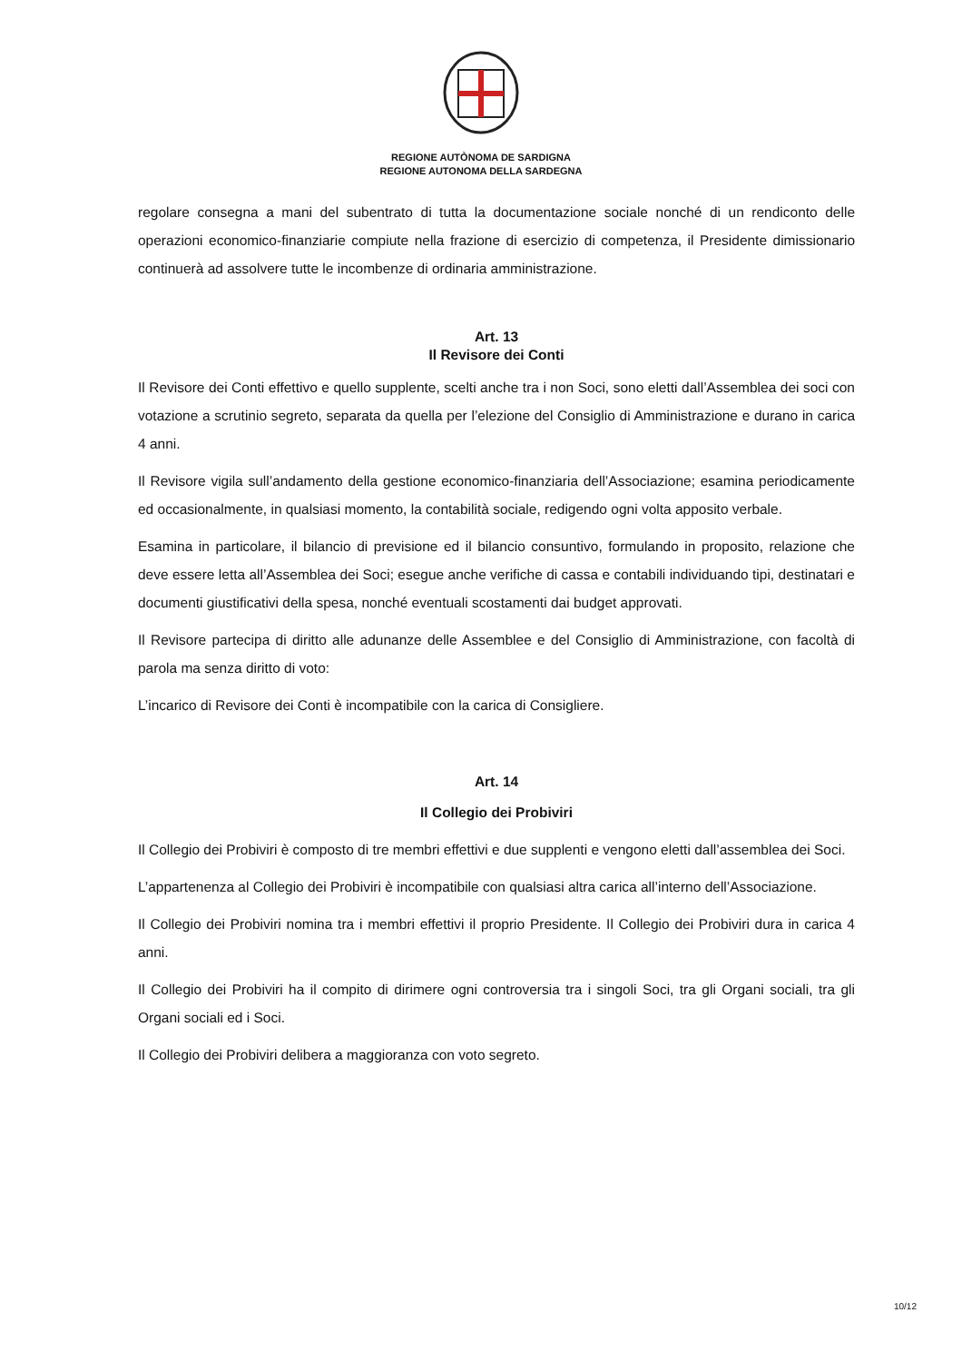REGIONE AUTÒNOMA DE SARDIGNA
REGIONE AUTONOMA DELLA SARDEGNA
regolare consegna a mani del subentrato di tutta la documentazione sociale nonché di un rendiconto delle operazioni economico-finanziarie compiute nella frazione di esercizio di competenza, il Presidente dimissionario continuerà ad assolvere tutte le incombenze di ordinaria amministrazione.
Art. 13
Il Revisore dei Conti
Il Revisore dei Conti effettivo e quello supplente, scelti anche tra i non Soci, sono eletti dall’Assemblea dei soci con votazione a scrutinio segreto, separata da quella per l’elezione del Consiglio di Amministrazione e durano in carica 4 anni.
Il Revisore vigila sull’andamento della gestione economico-finanziaria dell’Associazione; esamina periodicamente ed occasionalmente, in qualsiasi momento, la contabilità sociale, redigendo ogni volta apposito verbale.
Esamina in particolare, il bilancio di previsione ed il bilancio consuntivo, formulando in proposito, relazione che deve essere letta all’Assemblea dei Soci; esegue anche verifiche di cassa e contabili individuando tipi, destinatari e documenti giustificativi della spesa, nonché eventuali scostamenti dai budget approvati.
Il Revisore partecipa di diritto alle adunanze delle Assemblee e del Consiglio di Amministrazione, con facoltà di parola ma senza diritto di voto:
L’incarico di Revisore dei Conti è incompatibile con la carica di Consigliere.
Art. 14
Il Collegio dei Probiviri
Il Collegio dei Probiviri è composto di tre membri effettivi e due supplenti e vengono eletti dall’assemblea dei Soci.
L’appartenenza al Collegio dei Probiviri è incompatibile con qualsiasi altra carica all’interno dell’Associazione.
Il Collegio dei Probiviri nomina tra i membri effettivi il proprio Presidente. Il Collegio dei Probiviri dura in carica 4 anni.
Il Collegio dei Probiviri ha il compito di dirimere ogni controversia tra i singoli Soci, tra gli Organi sociali, tra gli Organi sociali ed i Soci.
Il Collegio dei Probiviri delibera a maggioranza con voto segreto.
10/12